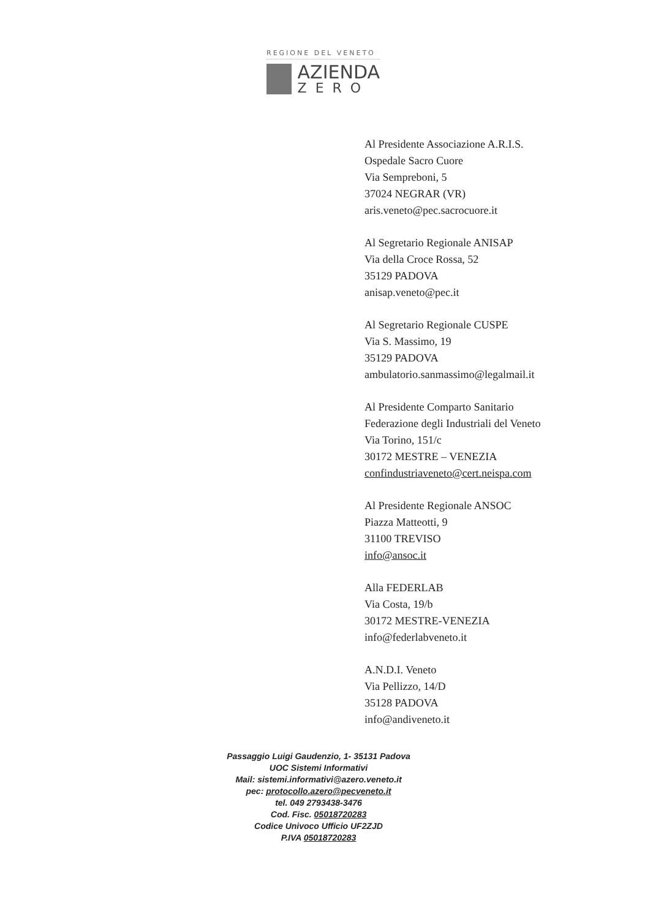REGIONE DEL VENETO
AZIENDA
ZERO
Al Presidente Associazione A.R.I.S.
Ospedale Sacro Cuore
Via Sempreboni, 5
37024 NEGRAR (VR)
aris.veneto@pec.sacrocuore.it
Al Segretario Regionale ANISAP
Via della Croce Rossa, 52
35129 PADOVA
anisap.veneto@pec.it
Al Segretario Regionale CUSPE
Via S. Massimo, 19
35129 PADOVA
ambulatorio.sanmassimo@legalmail.it
Al Presidente Comparto Sanitario
Federazione degli Industriali del Veneto
Via Torino, 151/c
30172 MESTRE – VENEZIA
confindustriaveneto@cert.neispa.com
Al Presidente Regionale ANSOC
Piazza Matteotti, 9
31100 TREVISO
info@ansoc.it
Alla FEDERLAB
Via Costa, 19/b
30172 MESTRE-VENEZIA
info@federlabveneto.it
A.N.D.I. Veneto
Via Pellizzo, 14/D
35128 PADOVA
info@andiveneto.it
Passaggio Luigi Gaudenzio, 1- 35131 Padova
UOC Sistemi Informativi
Mail: sistemi.informativi@azero.veneto.it
pec: protocollo.azero@pecveneto.it
tel. 049 2793438-3476
Cod. Fisc. 05018720283
Codice Univoco Ufficio UF2ZJD
P.IVA 05018720283